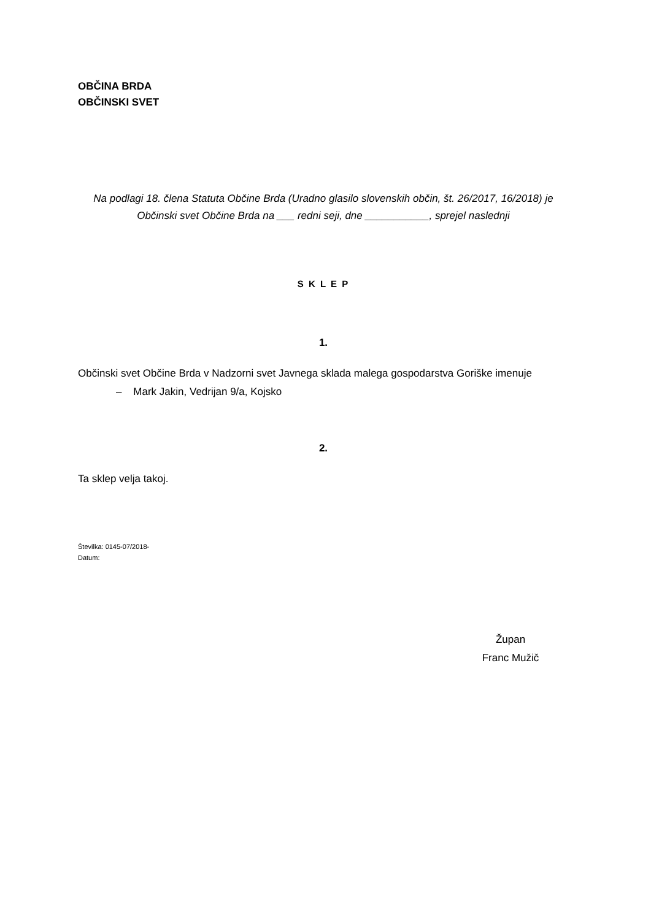OBČINA BRDA
OBČINSKI SVET
Na podlagi 18. člena Statuta Občine Brda (Uradno glasilo slovenskih občin, št. 26/2017, 16/2018) je Občinski svet Občine Brda na ___ redni seji, dne ___________, sprejel naslednji
S K L E P
1.
Občinski svet Občine Brda v Nadzorni svet Javnega sklada malega gospodarstva Goriške imenuje
– Mark Jakin, Vedrijan 9/a, Kojsko
2.
Ta sklep velja takoj.
Številka: 0145-07/2018-
Datum:
Župan
Franc Mužič